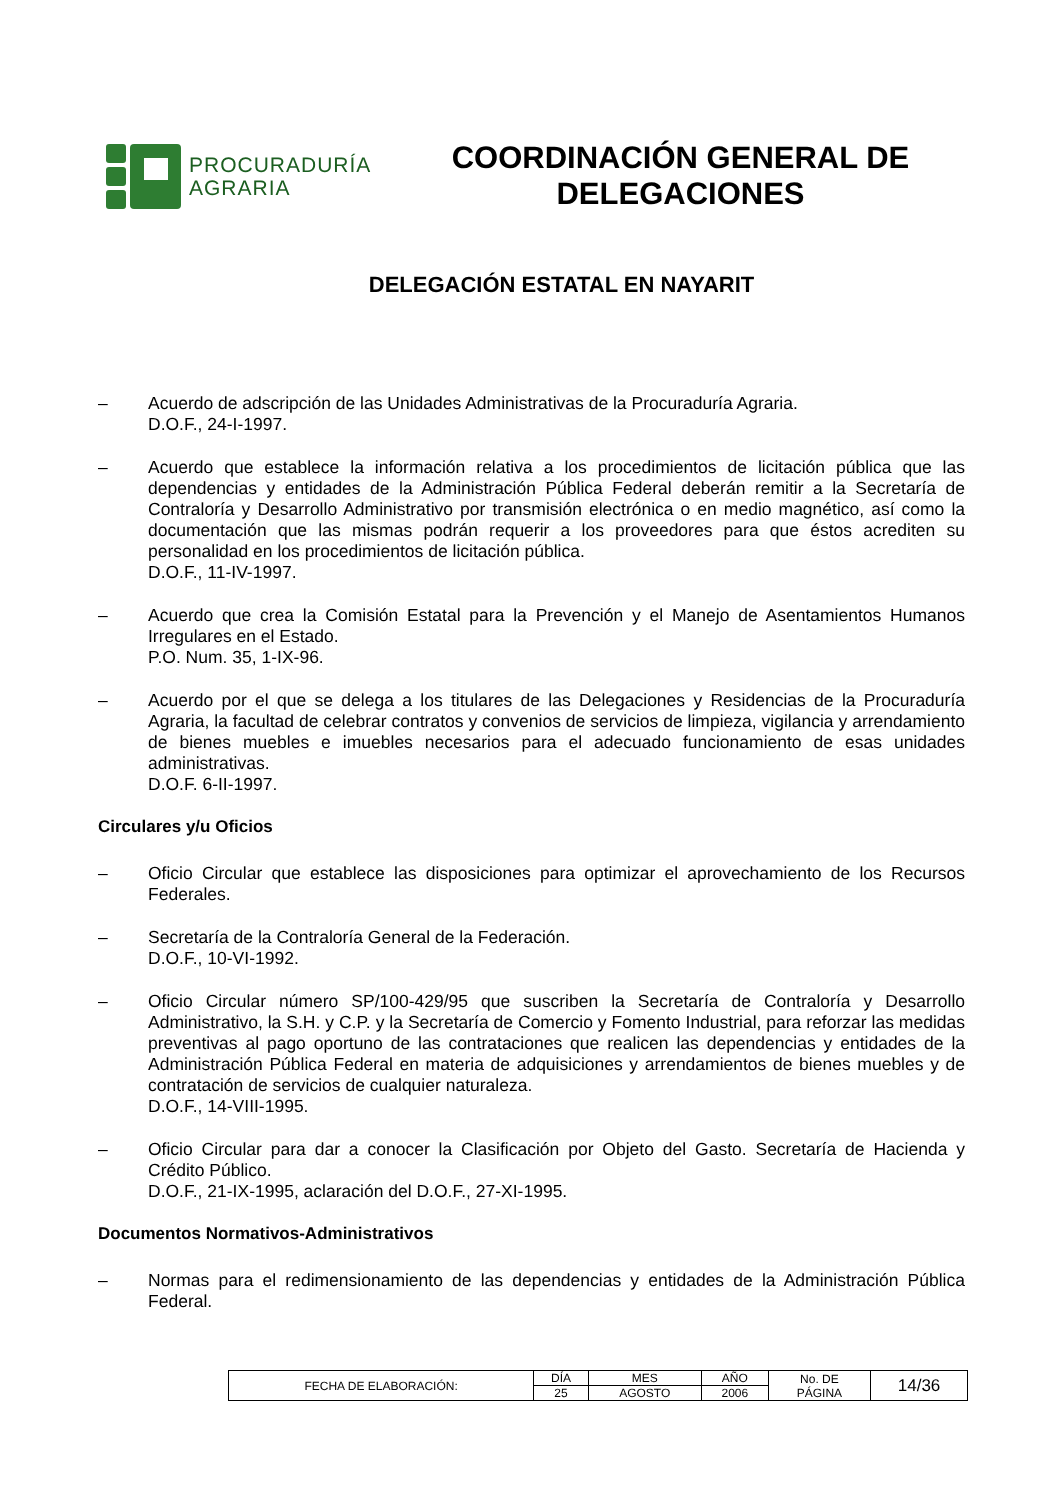PROCURADURÍA
AGRARIA
COORDINACIÓN GENERAL DE
DELEGACIONES
DELEGACIÓN ESTATAL EN NAYARIT
– Acuerdo de adscripción de las Unidades Administrativas de la Procuraduría Agraria.
D.O.F., 24-I-1997.
– Acuerdo que establece la información relativa a los procedimientos de licitación pública que las dependencias y entidades de la Administración Pública Federal deberán remitir a la Secretaría de Contraloría y Desarrollo Administrativo por transmisión electrónica o en medio magnético, así como la documentación que las mismas podrán requerir a los proveedores para que éstos acrediten su personalidad en los procedimientos de licitación pública.
D.O.F., 11-IV-1997.
– Acuerdo que crea la Comisión Estatal para la Prevención y el Manejo de Asentamientos Humanos Irregulares en el Estado.
P.O. Num. 35, 1-IX-96.
– Acuerdo por el que se delega a los titulares de las Delegaciones y Residencias de la Procuraduría Agraria, la facultad de celebrar contratos y convenios de servicios de limpieza, vigilancia y arrendamiento de bienes muebles e imuebles necesarios para el adecuado funcionamiento de esas unidades administrativas.
D.O.F. 6-II-1997.
Circulares y/u Oficios
– Oficio Circular que establece las disposiciones para optimizar el aprovechamiento de los Recursos Federales.
– Secretaría de la Contraloría General de la Federación.
D.O.F., 10-VI-1992.
– Oficio Circular número SP/100-429/95 que suscriben la Secretaría de Contraloría y Desarrollo Administrativo, la S.H. y C.P. y la Secretaría de Comercio y Fomento Industrial, para reforzar las medidas preventivas al pago oportuno de las contrataciones que realicen las dependencias y entidades de la Administración Pública Federal en materia de adquisiciones y arrendamientos de bienes muebles y de contratación de servicios de cualquier naturaleza.
D.O.F., 14-VIII-1995.
– Oficio Circular para dar a conocer la Clasificación por Objeto del Gasto. Secretaría de Hacienda y Crédito Público.
D.O.F., 21-IX-1995, aclaración del D.O.F., 27-XI-1995.
Documentos Normativos-Administrativos
– Normas para el redimensionamiento de las dependencias y entidades de la Administración Pública Federal.
| FECHA DE ELABORACIÓN: | DÍA | MES | AÑO | No. DE PÁGINA | 14/36 |
| | 25 | AGOSTO | 2006 | | |